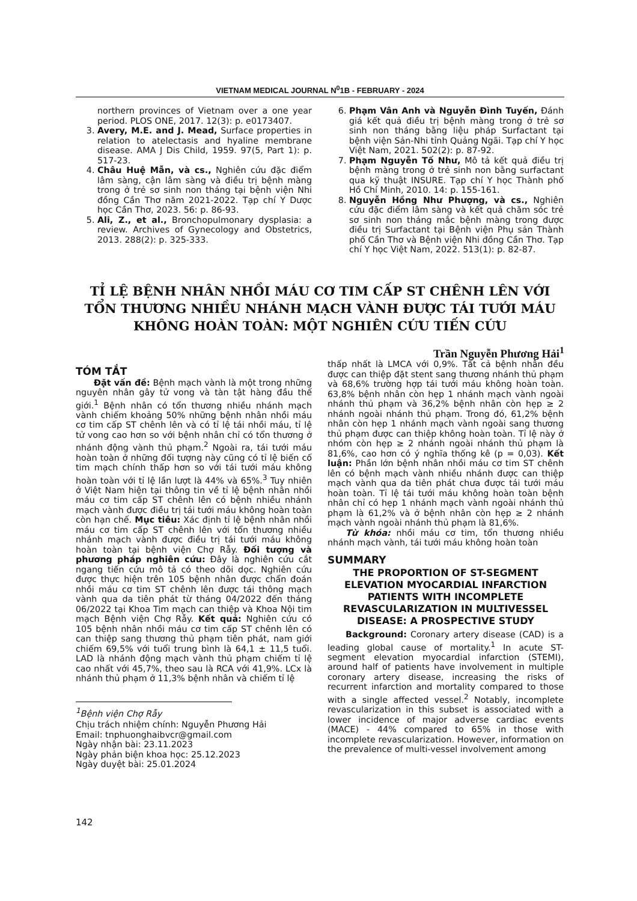VIETNAM MEDICAL JOURNAL N<sup>0</sup>1B - FEBRUARY - 2024
northern provinces of Vietnam over a one year period. PLOS ONE, 2017. 12(3): p. e0173407.
3. Avery, M.E. and J. Mead, Surface properties in relation to atelectasis and hyaline membrane disease. AMA J Dis Child, 1959. 97(5, Part 1): p. 517-23.
4. Châu Huệ Mẫn, và cs., Nghiên cứu đặc điểm lâm sàng, cận lâm sàng và điều trị bệnh màng trong ở trẻ sơ sinh non tháng tại bệnh viện Nhi đồng Cần Thơ năm 2021-2022. Tạp chí Y Dược học Cần Thơ, 2023. 56: p. 86-93.
5. Ali, Z., et al., Bronchopulmonary dysplasia: a review. Archives of Gynecology and Obstetrics, 2013. 288(2): p. 325-333.
6. Phạm Vân Anh và Nguyễn Đình Tuyến, Đánh giá kết quả điều trị bệnh màng trong ở trẻ sơ sinh non tháng bằng liệu pháp Surfactant tại bệnh viện Sản-Nhi tỉnh Quảng Ngãi. Tạp chí Y học Việt Nam, 2021. 502(2): p. 87-92.
7. Phạm Nguyễn Tố Như, Mô tả kết quả điều trị bệnh màng trong ở trẻ sinh non bằng surfactant qua kỹ thuật INSURE. Tạp chí Y học Thành phố Hồ Chí Minh, 2010. 14: p. 155-161.
8. Nguyễn Hồng Như Phượng, và cs., Nghiên cứu đặc điểm lâm sàng và kết quả chăm sóc trẻ sơ sinh non tháng mắc bệnh màng trong được điều trị Surfactant tại Bệnh viện Phụ sản Thành phố Cần Thơ và Bệnh viện Nhi đồng Cần Thơ. Tạp chí Y học Việt Nam, 2022. 513(1): p. 82-87.
TỈ LỆ BỆNH NHÂN NHỒI MÁU CƠ TIM CẤP ST CHÊNH LÊN VỚI TỔN THƯƠNG NHIỀU NHÁNH MẠCH VÀNH ĐƯỢC TÁI TƯỚI MÁU KHÔNG HOÀN TOÀN: MỘT NGHIÊN CỨU TIẾN CỨU
Trần Nguyễn Phương Hải<sup>1</sup>
TÓM TẮT
Đặt vấn đề: Bệnh mạch vành là một trong những nguyên nhân gây tử vong và tàn tật hàng đầu thế giới.<sup>1</sup> Bệnh nhân có tổn thương nhiều nhánh mạch vành chiếm khoảng 50% những bệnh nhân nhồi máu cơ tim cấp ST chênh lên và có tỉ lệ tái nhồi máu, tỉ lệ tử vong cao hơn so với bệnh nhân chỉ có tổn thương ở nhánh động vành thủ phạm.<sup>2</sup> Ngoài ra, tái tưới máu hoàn toàn ở những đối tượng này cũng có tỉ lệ biến cố tim mạch chính thấp hơn so với tái tưới máu không hoàn toàn với tỉ lệ lần lượt là 44% và 65%.<sup>3</sup> Tuy nhiên ở Việt Nam hiện tại thông tin về tỉ lệ bệnh nhân nhồi máu cơ tim cấp ST chênh lên có bệnh nhiều nhánh mạch vành được điều trị tái tưới máu không hoàn toàn còn hạn chế. Mục tiêu: Xác định tỉ lệ bệnh nhân nhồi máu cơ tim cấp ST chênh lên với tổn thương nhiều nhánh mạch vành được điều trị tái tưới máu không hoàn toàn tại bệnh viện Chợ Rẫy. Đối tượng và phương pháp nghiên cứu: Đây là nghiên cứu cắt ngang tiến cứu mô tả có theo dõi dọc. Nghiên cứu được thực hiện trên 105 bệnh nhân được chẩn đoán nhồi máu cơ tim ST chênh lên được tái thông mạch vành qua da tiên phát từ tháng 04/2022 đến tháng 06/2022 tại Khoa Tim mạch can thiệp và Khoa Nội tim mạch Bệnh viện Chợ Rẫy. Kết quả: Nghiên cứu có 105 bệnh nhân nhồi máu cơ tim cấp ST chênh lên có can thiệp sang thương thủ phạm tiên phát, nam giới chiếm 69,5% với tuổi trung bình là 64,1 ± 11,5 tuổi. LAD là nhánh động mạch vành thủ phạm chiếm tỉ lệ cao nhất với 45,7%, theo sau là RCA với 41,9%. LCx là nhánh thủ phạm ở 11,3% bệnh nhân và chiếm tỉ lệ
<sup>1</sup> Bệnh viện Chợ Rẫy
Chịu trách nhiệm chính: Nguyễn Phương Hải
Email: tnphuonghaibvcr@gmail.com
Ngày nhận bài: 23.11.2023
Ngày phản biện khoa học: 25.12.2023
Ngày duyệt bài: 25.01.2024
thấp nhất là LMCA với 0,9%. Tất cả bệnh nhân đều được can thiệp đặt stent sang thương nhánh thủ phạm và 68,6% trường hợp tái tưới máu không hoàn toàn. 63,8% bệnh nhân còn hẹp 1 nhánh mạch vành ngoài nhánh thủ phạm và 36,2% bệnh nhân còn hẹp ≥ 2 nhánh ngoài nhánh thủ phạm. Trong đó, 61,2% bệnh nhân còn hẹp 1 nhánh mạch vành ngoài sang thương thủ phạm được can thiệp không hoàn toàn. Tỉ lệ này ở nhóm còn hẹp ≥ 2 nhánh ngoài nhánh thủ phạm là 81,6%, cao hơn có ý nghĩa thống kê (p = 0,03). Kết luận: Phần lớn bệnh nhân nhồi máu cơ tim ST chênh lên có bệnh mạch vành nhiều nhánh được can thiệp mạch vành qua da tiên phát chưa được tái tưới máu hoàn toàn. Tỉ lệ tái tưới máu không hoàn toàn bệnh nhân chỉ có hẹp 1 nhánh mạch vành ngoài nhánh thủ phạm là 61,2% và ở bệnh nhân còn hẹp ≥ 2 nhánh mạch vành ngoài nhánh thủ phạm là 81,6%.
Từ khóa: nhồi máu cơ tim, tổn thương nhiều nhánh mạch vành, tái tưới máu không hoàn toàn
SUMMARY
THE PROPORTION OF ST-SEGMENT ELEVATION MYOCARDIAL INFARCTION PATIENTS WITH INCOMPLETE REVASCULARIZATION IN MULTIVESSEL DISEASE: A PROSPECTIVE STUDY
Background: Coronary artery disease (CAD) is a leading global cause of mortality.<sup>1</sup> In acute ST-segment elevation myocardial infarction (STEMI), around half of patients have involvement in multiple coronary artery disease, increasing the risks of recurrent infarction and mortality compared to those with a single affected vessel.<sup>2</sup> Notably, incomplete revascularization in this subset is associated with a lower incidence of major adverse cardiac events (MACE) - 44% compared to 65% in those with incomplete revascularization. However, information on the prevalence of multi-vessel involvement among
142